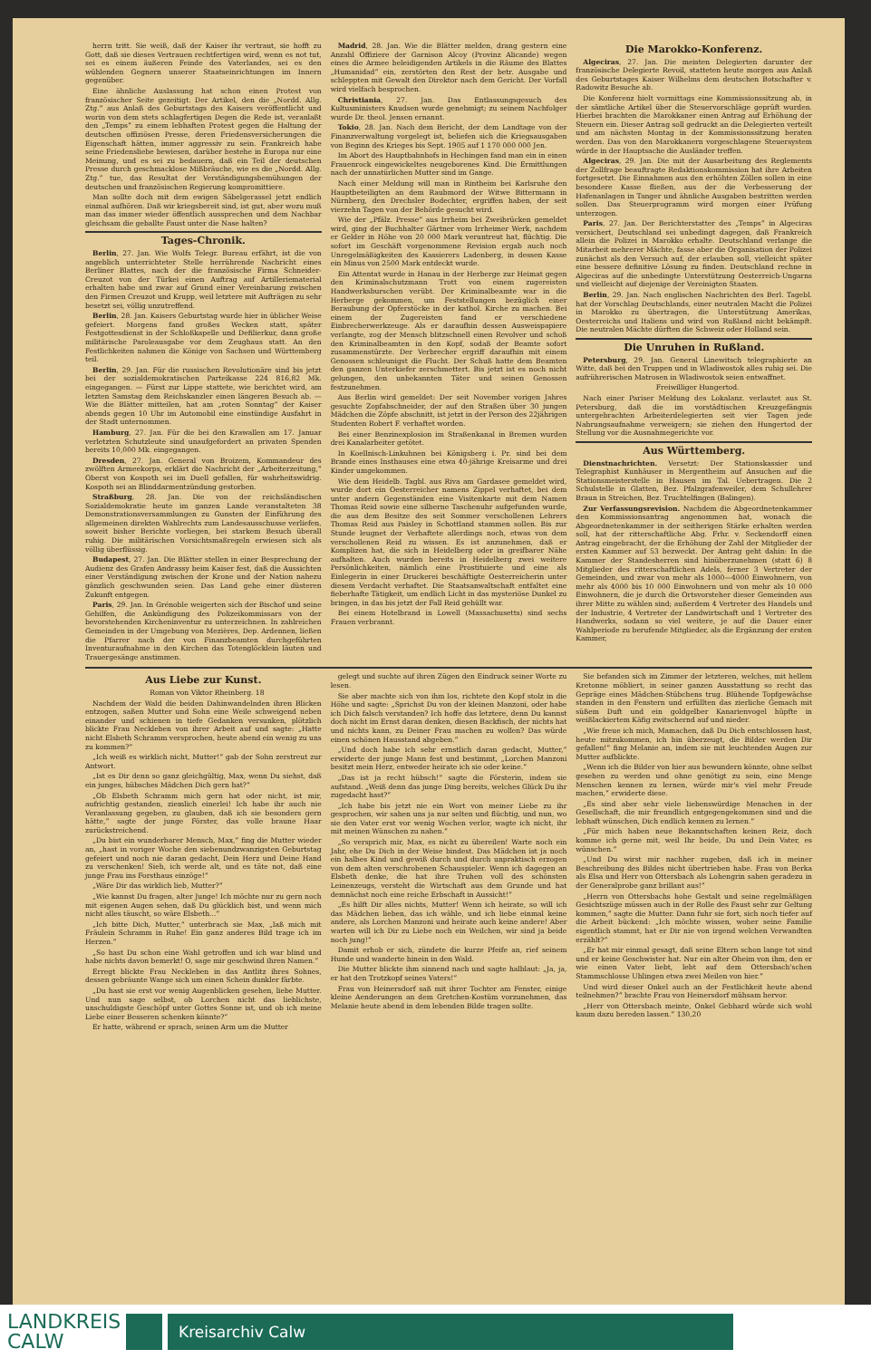herrn tritt. Sie weiß, daß der Kaiser ihr vertraut, sie hofft zu Gott, daß sie dieses Vertrauen rechtfertigen wird, wenn es not tut, sei es einem äußeren Feinde des Vaterlandes, sei es den wühlenden Gegnern unserer Staatseinrichtungen im Innern gegenüber.
Eine ähnliche Auslassung hat schon einen Protest von französischer Seite gezeitigt. Der Artikel, den die „Nordd. Allg. Ztg.“ aus Anlaß des Geburtstags des Kaisers veröffentlicht und worin von dem stets schlagfertigen Degen die Rede ist, veranlaßt den „Temps“ zu einem lebhaften Protest gegen die Haltung der deutschen offiziösen Presse, deren Friedensversicherungen die Eigenschaft hätten, immer aggressiv zu sein. Frankreich habe seine Friedensliebe bewiesen, darüber bestehe in Europa nur eine Meinung, und es sei zu bedauern, daß ein Teil der deutschen Presse durch geschmacklose Mißbräuche, wie es die „Nordd. Allg. Ztg.“ tue, das Resultat der Verständigungsbemühungen der deutschen und französischen Regierung kompromittiere.
Man sollte doch mit dem ewigen Säbelgerassel jetzt endlich einmal aufhören. Daß wir kriegsbereit sind, ist gut, aber wozu muß man das immer wieder öffentlich aussprechen und dem Nachbar gleichsam die geballte Faust unter die Nase halten?
Tages-Chronik.
Berlin, 27. Jan. Wie Wolfs Telegr. Bureau erfährt, ist die von angeblich unterrichteter Stelle herrührende Nachricht eines Berliner Blattes, nach der die französische Firma Schneider-Creuzot von der Türkei einen Auftrag auf Artilleriematerial erhalten habe und zwar auf Grund einer Vereinbarung zwischen den Firmen Creuzot und Krupp, weil letztere mit Aufträgen zu sehr besetzt sei, völlig unzutreffend.
Berlin, 28. Jan. Kaisers Geburtstag wurde hier in üblicher Weise gefeiert. Morgens fand großes Wecken statt, später Festgottesdienst in der Schloßkapelle und Defilierkur, dann große militärische Paroleausgabe vor dem Zeughaus statt. An den Festlichkeiten nahmen die Könige von Sachsen und Württemberg teil.
Berlin, 29. Jan. Für die russischen Revolutionäre sind bis jetzt bei der sozialdemokratischen Parteikasse 224 816,82 Mk. eingegangen. — Fürst zur Lippe stattete, wie berichtet wird, am letzten Samstag dem Reichskanzler einen längeren Besuch ab. — Wie die Blätter mitteilen, hat am „roten Sonntag“ der Kaiser abends gegen 10 Uhr im Automobil eine einstündige Ausfahrt in der Stadt unternommen.
Hamburg, 27. Jan. Für die bei den Krawallen am 17. Januar verletzten Schutzleute sind unaufgefordert an privaten Spenden bereits 10,000 Mk. eingegangen.
Dresden, 27. Jan. General von Broizem, Kommandeur des zwölften Armeekorps, erklärt die Nachricht der „Arbeiterzeitung,“ Oberst von Kospoth sei im Duell gefallen, für wahrheitswidrig. Kospoth sei an Blinddarmentzündung gestorben.
Straßburg, 28. Jan. Die von der reichsländischen Sozialdemokratie heute im ganzen Lande veranstalteten 38 Demonstrationsversammlungen zu Gunsten der Einführung des allgemeinen direkten Wahlrechts zum Landesausschusse verliefen, soweit bisher Berichte vorliegen, bei starkem Besuch überall ruhig. Die militärischen Vorsichtsmaßregeln erwiesen sich als völlig überflüssig.
Budapest, 27. Jan. Die Blätter stellen in einer Besprechung der Audienz des Grafen Andrassy beim Kaiser fest, daß die Aussichten einer Verständigung zwischen der Krone und der Nation nahezu gänzlich geschwunden seien. Das Land gehe einer düsteren Zukunft entgegen.
Paris, 29. Jan. In Grénoble weigerten sich der Bischof und seine Gehilfen, die Ankündigung des Polizeikommissars von der bevorstehenden Kircheninventur zu unterzeichnen. In zahlreichen Gemeinden in der Umgebung von Mezières, Dep. Ardennen, ließen die Pfarrer nach der von Finanzbeamten durchgeführten Inventuraufnahme in den Kirchen das Totenglöcklein läuten und Trauergesänge anstimmen.
Madrid, 28. Jan. Wie die Blätter melden, drang gestern eine Anzahl Offiziere der Garnison Alcoy (Provinz Alicande) wegen eines die Armee beleidigenden Artikels in die Räume des Blattes „Humanidad“ ein, zerstörten den Rest der betr. Ausgabe und schleppten mit Gewalt den Direktor nach dem Gericht. Der Vorfall wird vielfach besprochen.
Christiania, 27. Jan. Das Entlassungsgesuch des Kultusministers Knudsen wurde genehmigt; zu seinem Nachfolger wurde Dr. theol. Jensen ernannt.
Tokio, 28. Jan. Nach dem Bericht, der dem Landtage von der Finanzverwaltung vorgelegt ist, beliefen sich die Kriegsausgaben von Beginn des Krieges bis Sept. 1905 auf 1 170 000 000 Jen.
Im Abort des Hauptbahnhofs in Hechingen fand man ein in einen Frauenrock eingewickeltes neugeborenes Kind. Die Ermittlungen nach der unnatürlichen Mutter sind im Gange.
Nach einer Meldung will man in Rintheim bei Karlsruhe den Hauptbeteiligten an dem Raubmord der Witwe Bittermann in Nürnberg, den Drechsler Bodechter, ergriffen haben, der seit vierzehn Tagen von der Behörde gesucht wird.
Wie der „Pfälz. Presse“ aus Irrheim bei Zweibrücken gemeldet wird, ging der Buchhalter Gärtner vom Irrheimer Werk, nachdem er Gelder in Höhe von 20 000 Mark veruntreut hat, flüchtig. Die sofort im Geschäft vorgenommene Revision ergab auch noch Unregelmäßigkeiten des Kassierers Ladenberg, in dessen Kasse ein Minus von 2500 Mark entdeckt wurde.
Ein Attentat wurde in Hanau in der Herberge zur Heimat gegen den Kriminalschutzmann Trott von einem zugereisten Handwerksburschen verübt. Der Kriminalbeamte war in die Herberge gekommen, um Feststellungen bezüglich einer Beraubung der Opferstöcke in der kathol. Kirche zu machen. Bei einem der Zugereisten fand er verschiedene Einbrecherwerkzeuge. Als er daraufhin dessen Ausweispapiere verlangte, zog der Mensch blitzschnell einen Revolver und schoß den Kriminalbeamten in den Kopf, sodaß der Beamte sofort zusammenstürzte. Der Verbrecher ergriff daraufhin mit einem Genossen schleunigst die Flucht. Der Schuß hatte dem Beamten den ganzen Unterkiefer zerschmettert. Bis jetzt ist es noch nicht gelungen, den unbekannten Täter und seinen Genossen festzunehmen.
Aus Berlin wird gemeldet: Der seit November vorigen Jahres gesuchte Zopfabschneider, der auf den Straßen über 30 jungen Mädchen die Zöpfe abschnitt, ist jetzt in der Person des 22jährigen Studenten Robert F. verhaftet worden.
Bei einer Benzinexplosion im Straßenkanal in Bremen wurden drei Kanalarbeiter getötet.
In Koellnisch-Linkuhnen bei Königsberg i. Pr. sind bei dem Brande eines Insthauses eine etwa 40-jährige Kreisarme und drei Kinder umgekommen.
Wie dem Heidelb. Tagbl. aus Riva am Gardasee gemeldet wird, wurde dort ein Oesterreicher namens Zippel verhaftet, bei dem unter andern Gegenständen eine Visitenkarte mit dem Namen Thomas Reid sowie eine silberne Taschenuhr aufgefunden wurde, die aus dem Besitze des seit Sommer verschollenen Lehrers Thomas Reid aus Paisley in Schottland stammen sollen. Bis zur Stunde leugnet der Verhaftete allerdings noch, etwas von dem verschollenen Reid zu wissen. Es ist anzunehmen, daß er Komplizen hat, die sich in Heidelberg oder in greifbarer Nähe aufhalten. Auch wurden bereits in Heidelberg zwei weitere Persönlichkeiten, nämlich eine Prostituierte und eine als Einlegerin in einer Druckerei beschäftigte Oesterreicherin unter diesem Verdacht verhaftet. Die Staatsanwaltschaft entfaltet eine fieberhafte Tätigkeit, um endlich Licht in das mysteriöse Dunkel zu bringen, in das bis jetzt der Fall Reid gehüllt war.
Bei einem Hotelbrand in Lowell (Massachusetts) sind sechs Frauen verbrannt.
Die Marokko-Konferenz.
Algeciras, 27. Jan. Die meisten Delegierten darunter der französische Delegierte Revoil, statteten heute morgen aus Anlaß des Geburtstages Kaiser Wilhelms dem deutschen Botschafter v. Radowitz Besuche ab.
Die Konferenz hielt vormittags eine Kommissionssitzung ab, in der sämtliche Artikel über die Steuervorschläge geprüft wurden. Hierbei brachten die Marokkaner einen Antrag auf Erhöhung der Steuern ein. Dieser Antrag soll gedruckt an die Delegierten verteilt und am nächsten Montag in der Kommissionssitzung beraten werden. Das von den Marokkanern vorgeschlagene Steuersystem würde in der Hauptsache die Ausländer treffen.
Algeciras, 29. Jan. Die mit der Ausarbeitung des Reglements der Zollfrage beauftragte Redaktionskommission hat ihre Arbeiten fortgesetzt. Die Einnahmen aus den erhöhten Zöllen sollen in eine besondere Kasse fließen, aus der die Verbesserung der Hafenanlagen in Tanger und ähnliche Ausgaben bestritten werden sollen. Das Steuerprogramm wird morgen einer Prüfung unterzogen.
Paris, 27. Jan. Der Berichterstatter des „Temps“ in Algeciras versichert, Deutschland sei unbedingt dagegen, daß Frankreich allein die Polizei in Marokko erhalte. Deutschland verlange die Mitarbeit mehrerer Mächte, fasse aber die Organisation der Polizei zunächst als den Versuch auf, der erlauben soll, vielleicht später eine bessere definitive Lösung zu finden. Deutschland rechne in Algeciras auf die unbedingte Unterstützung Oesterreich-Ungarns und vielleicht auf diejenige der Vereinigten Staaten.
Berlin, 29. Jan. Nach englischen Nachrichten des Berl. Tagebl. hat der Vorschlag Deutschlands, einer neutralen Macht die Polizei in Marokko zu übertragen, die Unterstützung Amerikas, Oesterreichs und Italiens und wird von Rußland nicht bekämpft. Die neutralen Mächte dürften die Schweiz oder Holland sein.
Die Unruhen in Rußland.
Petersburg, 29. Jan. General Linewitsch telegraphierte an Witte, daß bei den Truppen und in Wladiwostok alles ruhig sei. Die aufrührerischen Matrosen in Wladiwostok seien entwaffnet.
Freiwilliger Hungertod.
Nach einer Pariser Meldung des Lokalanz. verlautet aus St. Petersburg, daß die im vorstädtischen Kreuzgefängnis untergebrachten Arbeiterdelegierten seit vier Tagen jede Nahrungsaufnahme verweigern; sie ziehen den Hungertod der Stellung vor die Ausnahmegerichte vor.
Aus Württemberg.
Dienstnachrichten. Versetzt: Der Stationskassier und Telegraphist Kunhäuser in Mergentheim auf Ansuchen auf die Stationsmeisterstelle in Hausen im Tal. Uebertragen. Die 2 Schulstelle in Glatten, Bez. Pfalzgrafenweiler, dem Schullehrer Braun in Streichen, Bez. Truchtelfingen (Balingen).
Zur Verfassungsrevision. Nachdem die Abgeordnetenkammer den Kommissionsantrag angenommen hat, wonach die Abgeordnetenkammer in der seitherigen Stärke erhalten werden soll, hat der ritterschaftliche Abg. Frhr. v. Seckendorff einen Antrag eingebracht, der die Erhöhung der Zahl der Mitglieder der ersten Kammer auf 53 bezweckt. Der Antrag geht dahin: In die Kammer der Standesherren sind hinüberzunehmen (statt 6) 8 Mitglieder des ritterschaftlichen Adels, ferner 3 Vertreter der Gemeinden, und zwar von mehr als 1000—4000 Einwohnern, von mehr als 4000 bis 10 000 Einwohnern und von mehr als 10 000 Einwohnern, die je durch die Ortsvorsteher dieser Gemeinden aus ihrer Mitte zu wählen sind; außerdem 4 Vertreter des Handels und der Industrie, 4 Vertreter der Landwirtschaft und 1 Vertreter des Handwerks, sodann so viel weitere, je auf die Dauer einer Wahlperiode zu berufende Mitglieder, als die Ergänzung der ersten Kammer,
Aus Liebe zur Kunst.
Roman von Viktor Rheinberg. 18
Nachdem der Wald die beiden Dahinwandelnden ihren Blicken entzogen, saßen Mutter und Sohn eine Weile schweigend neben einander und schienen in tiefe Gedanken versunken, plötzlich blickte Frau Neckleben von ihrer Arbeit auf und sagte: „Hatte nicht Elsbeth Schramm versprochen, heute abend ein wenig zu uns zu kommen?“
„Ich weiß es wirklich nicht, Mutter!“ gab der Sohn zerstreut zur Antwort.
„Ist es Dir denn so ganz gleichgültig, Max, wenn Du siehst, daß ein junges, hübsches Mädchen Dich gern hat?“
„Ob Elsbeth Schramm mich gern hat oder nicht, ist mir, aufrichtig gestanden, ziemlich einerlei! Ich habe ihr auch nie Veranlassung gegeben, zu glauben, daß ich sie besonders gern hätte,“ sagte der junge Förster, das volle braune Haar zurückstreichend.
„Du bist ein wunderbarer Mensch, Max,“ fing die Mutter wieder an, „hast in voriger Woche den siebenundzwanzigsten Geburtstag gefeiert und noch nie daran gedacht, Dein Herz und Deine Hand zu verschenken! Sieh, ich werde alt, und es täte not, daß eine junge Frau ins Forsthaus einzöge!“
„Wäre Dir das wirklich lieb, Mutter?“
„Wie kannst Du fragen, alter Junge! Ich möchte nur zu gern noch mit eigenen Augen sehen, daß Du glücklich bist, und wenn mich nicht alles täuscht, so wäre Elsbeth...“
„Ich bitte Dich, Mutter,“ unterbrach sie Max, „laß mich mit Fräulein Schramm in Ruhe! Ein ganz anderes Bild trage ich im Herzen.“
„So hast Du schon eine Wahl getroffen und ich war blind und habe nichts davon bemerkt! O, sage mir geschwind ihren Namen.“
Erregt blickte Frau Neckleben in das Antlitz ihres Sohnes, dessen gebräunte Wange sich um einen Schein dunkler färbte.
„Du hast sie erst vor wenig Augenblicken gesehen, liebe Mutter. Und nun sage selbst, ob Lorchen nicht das lieblichste, unschuldigste Geschöpf unter Gottes Sonne ist, und ob ich meine Liebe einer Besseren schenken könnte?“
Er hatte, während er sprach, seinen Arm um die Mutter
gelegt und suchte auf ihren Zügen den Eindruck seiner Worte zu lesen.
Sie aber machte sich von ihm los, richtete den Kopf stolz in die Höhe und sagte: „Sprichst Du von der kleinen Manzoni, oder habe ich Dich falsch verstanden? Ich hoffe das letztere, denn Du kannst doch nicht im Ernst daran denken, diesen Backfisch, der nichts hat und nichts kann, zu Deiner Frau machen zu wollen? Das würde einen schönen Hausstand abgeben.“
„Und doch habe ich sehr ernstlich daran gedacht, Mutter,“ erwiderte der junge Mann fest und bestimmt, „Lorchen Manzoni besitzt mein Herz, entweder heirate ich sie oder keine.“
„Das ist ja recht hübsch!“ sagte die Försterin, indem sie aufstand. „Weiß denn das junge Ding bereits, welches Glück Du ihr zugedacht hast?“
„Ich habe bis jetzt nie ein Wort von meiner Liebe zu ihr gesprochen, wir sahen uns ja nur selten und flüchtig, und nun, wo sie den Vater erst vor wenig Wochen verlor, wagte ich nicht, ihr mit meinen Wünschen zu nahen.“
„So versprich mir, Max, es nicht zu übereilen! Warte noch ein Jahr, ehe Du Dich in der Weise bindest. Das Mädchen ist ja noch ein halbes Kind und gewiß durch und durch unpraktisch erzogen von dem alten verschrobenen Schauspieler. Wenn ich dagegen an Elsbeth denke, die hat ihre Truhen voll des schönsten Leinenzeugs, versteht die Wirtschaft aus dem Grunde und hat demnächst noch eine reiche Erbschaft in Aussicht!“
„Es hilft Dir alles nichts, Mutter! Wenn ich heirate, so will ich das Mädchen lieben, das ich wähle, und ich liebe einmal keine andere, als Lorchen Manzoni und heirate auch keine andere! Aber warten will ich Dir zu Liebe noch ein Weilchen, wir sind ja beide noch jung!“
Damit erhob er sich, zündete die kurze Pfeife an, rief seinem Hunde und wanderte hinein in den Wald.
Die Mutter blickte ihm sinnend nach und sagte halblaut: „Ja, ja, er hat den Trotzkopf seines Vaters!“
Frau von Heinersdorf saß mit ihrer Tochter am Fenster, einige kleine Aenderungen an dem Gretchen-Kostüm vorzunehmen, das Melanie heute abend in dem lebenden Bilde tragen sollte.
Sie befanden sich im Zimmer der letzteren, welches, mit hellem Kretonne möbliert, in seiner ganzen Ausstattung so recht das Gepräge eines Mädchen-Stübchens trug. Blühende Topfgewächse standen in den Fenstern und erfüllten das zierliche Gemach mit süßem Duft und ein goldgelber Kanarienvogel hüpfte in weißlackiertem Käfig zwitschernd auf und nieder.
„Wie freue ich mich, Mamachen, daß Du Dich entschlossen hast, heute mitzukommen, ich bin überzeugt, die Bilder werden Dir gefallen!“ fing Melanie an, indem sie mit leuchtenden Augen zur Mutter aufblickte.
„Wenn ich die Bilder von hier aus bewundern könnte, ohne selbst gesehen zu werden und ohne genötigt zu sein, eine Menge Menschen kennen zu lernen, würde mir's viel mehr Freude machen,“ erwiderte diese.
„Es sind aber sehr viele liebenswürdige Menschen in der Gesellschaft, die mir freundlich entgegengekommen sind und die lebhaft wünschen, Dich endlich kennen zu lernen.“
„Für mich haben neue Bekanntschaften keinen Reiz, doch komme ich gerne mit, weil Ihr beide, Du und Dein Vater, es wünschen.“
„Und Du wirst mir nachher zugeben, daß ich in meiner Beschreibung des Bildes nicht übertrieben habe. Frau von Berka als Elsa und Herr von Ottersbach als Lohengrin sahen geradezu in der Generalprobe ganz brillant aus!“
„Herrn von Ottersbachs hohe Gestalt und seine regelmäßigen Gesichtszüge müssen auch in der Rolle des Faust sehr zur Geltung kommen,“ sagte die Mutter. Dann fuhr sie fort, sich noch tiefer auf die Arbeit bückend: „Ich möchte wissen, woher seine Familie eigentlich stammt, hat er Dir nie von irgend welchen Verwandten erzählt?“
„Er hat mir einmal gesagt, daß seine Eltern schon lange tot sind und er keine Geschwister hat. Nur ein alter Oheim von ihm, den er wie einen Vater liebt, lebt auf dem Ottersbach'schen Stammschlosse Uhlingen etwa zwei Meilen von hier.“
Und wird dieser Onkel auch an der Festlichkeit heute abend teilnehmen?“ brachte Frau von Heinersdorf mühsam hervor.
„Herr von Ottersbach meinte, Onkel Gebhard würde sich wohl kaum dazu bereden lassen.“ 130,20
LANDKREIS
CALW
Kreisarchiv Calw